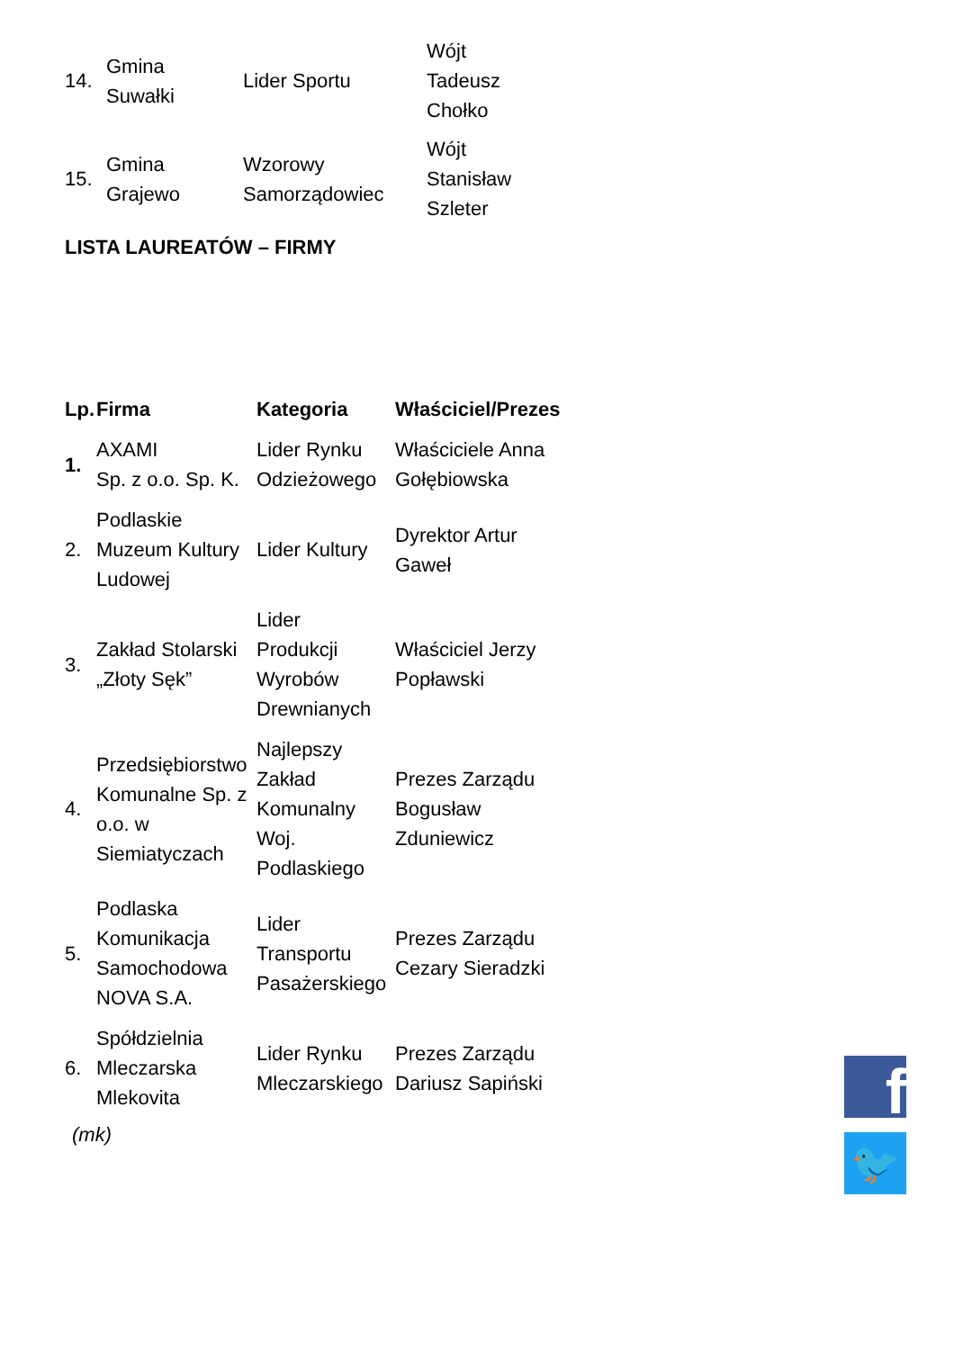| 14. | Gmina Suwałki | Lider Sportu | Wójt Tadeusz Chołko |
| 15. | Gmina Grajewo | Wzorowy Samorządowiec | Wójt Stanisław Szleter |
LISTA LAUREATÓW – FIRMY
| Lp. | Firma | Kategoria | Właściciel/Prezes |
| --- | --- | --- | --- |
| 1. | AXAMI Sp. z o.o. Sp. K. | Lider Rynku Odzieżowego | Właściciele Anna Gołębiowska |
| 2. | Podlaskie Muzeum Kultury Ludowej | Lider Kultury | Dyrektor Artur Gaweł |
| 3. | Zakład Stolarski „Złoty Sęk” | Lider Produkcji Wyrobów Drewnianych | Właściciel Jerzy Popławski |
| 4. | Przedsiębiorstwo Komunalne Sp. z o.o. w Siemiatyczach | Najlepszy Zakład Komunalny Woj. Podlaskiego | Prezes Zarządu Bogusław Zduniewicz |
| 5. | Podlaska Komunikacja Samochodowa NOVA S.A. | Lider Transportu Pasażerskiego | Prezes Zarządu Cezary Sieradzki |
| 6. | Spółdzielnia Mleczarska Mlekovita | Lider Rynku Mleczarskiego | Prezes Zarządu Dariusz Sapiński |
(mk)
f
🐦